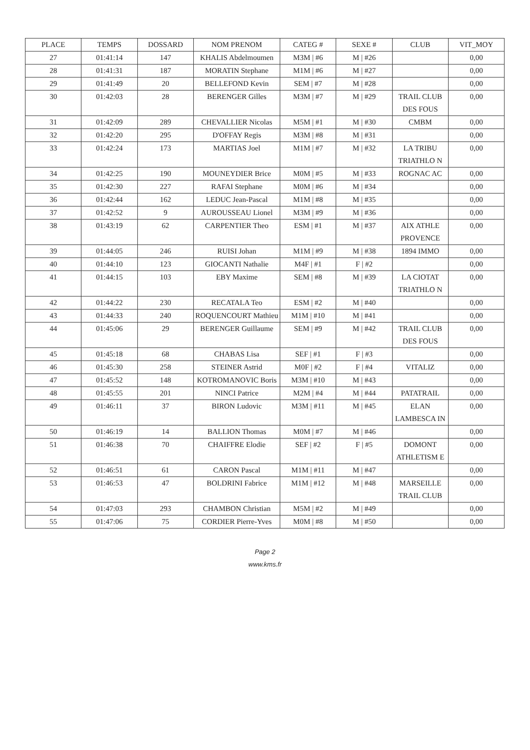| PLACE | TEMPS | DOSSARD | NOM PRENOM | CATEG # | SEXE # | CLUB | VIT_MOY |
| --- | --- | --- | --- | --- | --- | --- | --- |
| 27 | 01:41:14 | 147 | KHALIS Abdelmoumen | M3M / #6 | M / #26 | | 0,00 |
| 28 | 01:41:31 | 187 | MORATIN Stephane | M1M / #6 | M / #27 | | 0,00 |
| 29 | 01:41:49 | 20 | BELLEFOND Kevin | SEM / #7 | M / #28 | | 0,00 |
| 30 | 01:42:03 | 28 | BERENGER Gilles | M3M / #7 | M / #29 | TRAIL CLUB DES FOUS | 0,00 |
| 31 | 01:42:09 | 289 | CHEVALLIER Nicolas | M5M / #1 | M / #30 | CMBM | 0,00 |
| 32 | 01:42:20 | 295 | D'OFFAY Regis | M3M / #8 | M / #31 | | 0,00 |
| 33 | 01:42:24 | 173 | MARTIAS Joel | M1M / #7 | M / #32 | LA TRIBU TRIATHLO N | 0,00 |
| 34 | 01:42:25 | 190 | MOUNEYDIER Brice | M0M / #5 | M / #33 | ROGNAC AC | 0,00 |
| 35 | 01:42:30 | 227 | RAFAI Stephane | M0M / #6 | M / #34 | | 0,00 |
| 36 | 01:42:44 | 162 | LEDUC Jean-Pascal | M1M / #8 | M / #35 | | 0,00 |
| 37 | 01:42:52 | 9 | AUROUSSEAU Lionel | M3M / #9 | M / #36 | | 0,00 |
| 38 | 01:43:19 | 62 | CARPENTIER Theo | ESM / #1 | M / #37 | AIX ATHLE PROVENCE | 0,00 |
| 39 | 01:44:05 | 246 | RUISI Johan | M1M / #9 | M / #38 | 1894 IMMO | 0,00 |
| 40 | 01:44:10 | 123 | GIOCANTI Nathalie | M4F / #1 | F / #2 | | 0,00 |
| 41 | 01:44:15 | 103 | EBY Maxime | SEM / #8 | M / #39 | LA CIOTAT TRIATHLO N | 0,00 |
| 42 | 01:44:22 | 230 | RECATALA Teo | ESM / #2 | M / #40 | | 0,00 |
| 43 | 01:44:33 | 240 | ROQUENCOURT Mathieu | M1M / #10 | M / #41 | | 0,00 |
| 44 | 01:45:06 | 29 | BERENGER Guillaume | SEM / #9 | M / #42 | TRAIL CLUB DES FOUS | 0,00 |
| 45 | 01:45:18 | 68 | CHABAS Lisa | SEF / #1 | F / #3 | | 0,00 |
| 46 | 01:45:30 | 258 | STEINER Astrid | M0F / #2 | F / #4 | VITALIZ | 0,00 |
| 47 | 01:45:52 | 148 | KOTROMANOVIC Boris | M3M / #10 | M / #43 | | 0,00 |
| 48 | 01:45:55 | 201 | NINCI Patrice | M2M / #4 | M / #44 | PATATRAIL | 0,00 |
| 49 | 01:46:11 | 37 | BIRON Ludovic | M3M / #11 | M / #45 | ELAN LAMBESCA IN | 0,00 |
| 50 | 01:46:19 | 14 | BALLION Thomas | M0M / #7 | M / #46 | | 0,00 |
| 51 | 01:46:38 | 70 | CHAIFFRE Elodie | SEF / #2 | F / #5 | DOMONT ATHLETISM E | 0,00 |
| 52 | 01:46:51 | 61 | CARON Pascal | M1M / #11 | M / #47 | | 0,00 |
| 53 | 01:46:53 | 47 | BOLDRINI Fabrice | M1M / #12 | M / #48 | MARSEILLE TRAIL CLUB | 0,00 |
| 54 | 01:47:03 | 293 | CHAMBON Christian | M5M / #2 | M / #49 | | 0,00 |
| 55 | 01:47:06 | 75 | CORDIER Pierre-Yves | M0M / #8 | M / #50 | | 0,00 |
Page 2
www.kms.fr